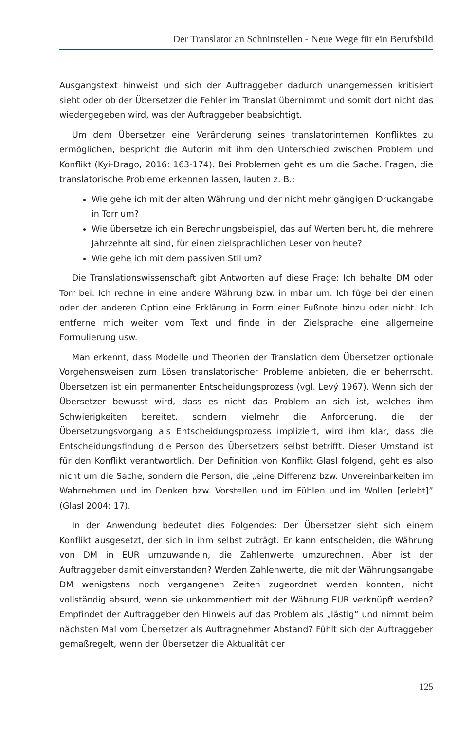Der Translator an Schnittstellen - Neue Wege für ein Berufsbild
Ausgangstext hinweist und sich der Auftraggeber dadurch unangemessen kritisiert sieht oder ob der Übersetzer die Fehler im Translat übernimmt und somit dort nicht das wiedergegeben wird, was der Auftraggeber beabsichtigt.
Um dem Übersetzer eine Veränderung seines translatorinternen Konfliktes zu ermöglichen, bespricht die Autorin mit ihm den Unterschied zwischen Problem und Konflikt (Kyi-Drago, 2016: 163-174). Bei Problemen geht es um die Sache. Fragen, die translatorische Probleme erkennen lassen, lauten z. B.:
Wie gehe ich mit der alten Währung und der nicht mehr gängigen Druckangabe in Torr um?
Wie übersetze ich ein Berechnungsbeispiel, das auf Werten beruht, die mehrere Jahrzehnte alt sind, für einen zielsprachlichen Leser von heute?
Wie gehe ich mit dem passiven Stil um?
Die Translationswissenschaft gibt Antworten auf diese Frage: Ich behalte DM oder Torr bei. Ich rechne in eine andere Währung bzw. in mbar um. Ich füge bei der einen oder der anderen Option eine Erklärung in Form einer Fußnote hinzu oder nicht. Ich entferne mich weiter vom Text und finde in der Zielsprache eine allgemeine Formulierung usw.
Man erkennt, dass Modelle und Theorien der Translation dem Übersetzer optionale Vorgehensweisen zum Lösen translatorischer Probleme anbieten, die er beherrscht. Übersetzen ist ein permanenter Entscheidungsprozess (vgl. Levý 1967). Wenn sich der Übersetzer bewusst wird, dass es nicht das Problem an sich ist, welches ihm Schwierigkeiten bereitet, sondern vielmehr die Anforderung, die der Übersetzungsvorgang als Entscheidungsprozess impliziert, wird ihm klar, dass die Entscheidungsfindung die Person des Übersetzers selbst betrifft. Dieser Umstand ist für den Konflikt verantwortlich. Der Definition von Konflikt Glasl folgend, geht es also nicht um die Sache, sondern die Person, die „eine Differenz bzw. Unvereinbarkeiten im Wahrnehmen und im Denken bzw. Vorstellen und im Fühlen und im Wollen [erlebt]” (Glasl 2004: 17).
In der Anwendung bedeutet dies Folgendes: Der Übersetzer sieht sich einem Konflikt ausgesetzt, der sich in ihm selbst zuträgt. Er kann entscheiden, die Währung von DM in EUR umzuwandeln, die Zahlenwerte umzurechnen. Aber ist der Auftraggeber damit einverstanden? Werden Zahlenwerte, die mit der Währungsangabe DM wenigstens noch vergangenen Zeiten zugeordnet werden konnten, nicht vollständig absurd, wenn sie unkommentiert mit der Währung EUR verknüpft werden? Empfindet der Auftraggeber den Hinweis auf das Problem als „lästig“ und nimmt beim nächsten Mal vom Übersetzer als Auftragnehmer Abstand? Fühlt sich der Auftraggeber gemaßregelt, wenn der Übersetzer die Aktualität der
125